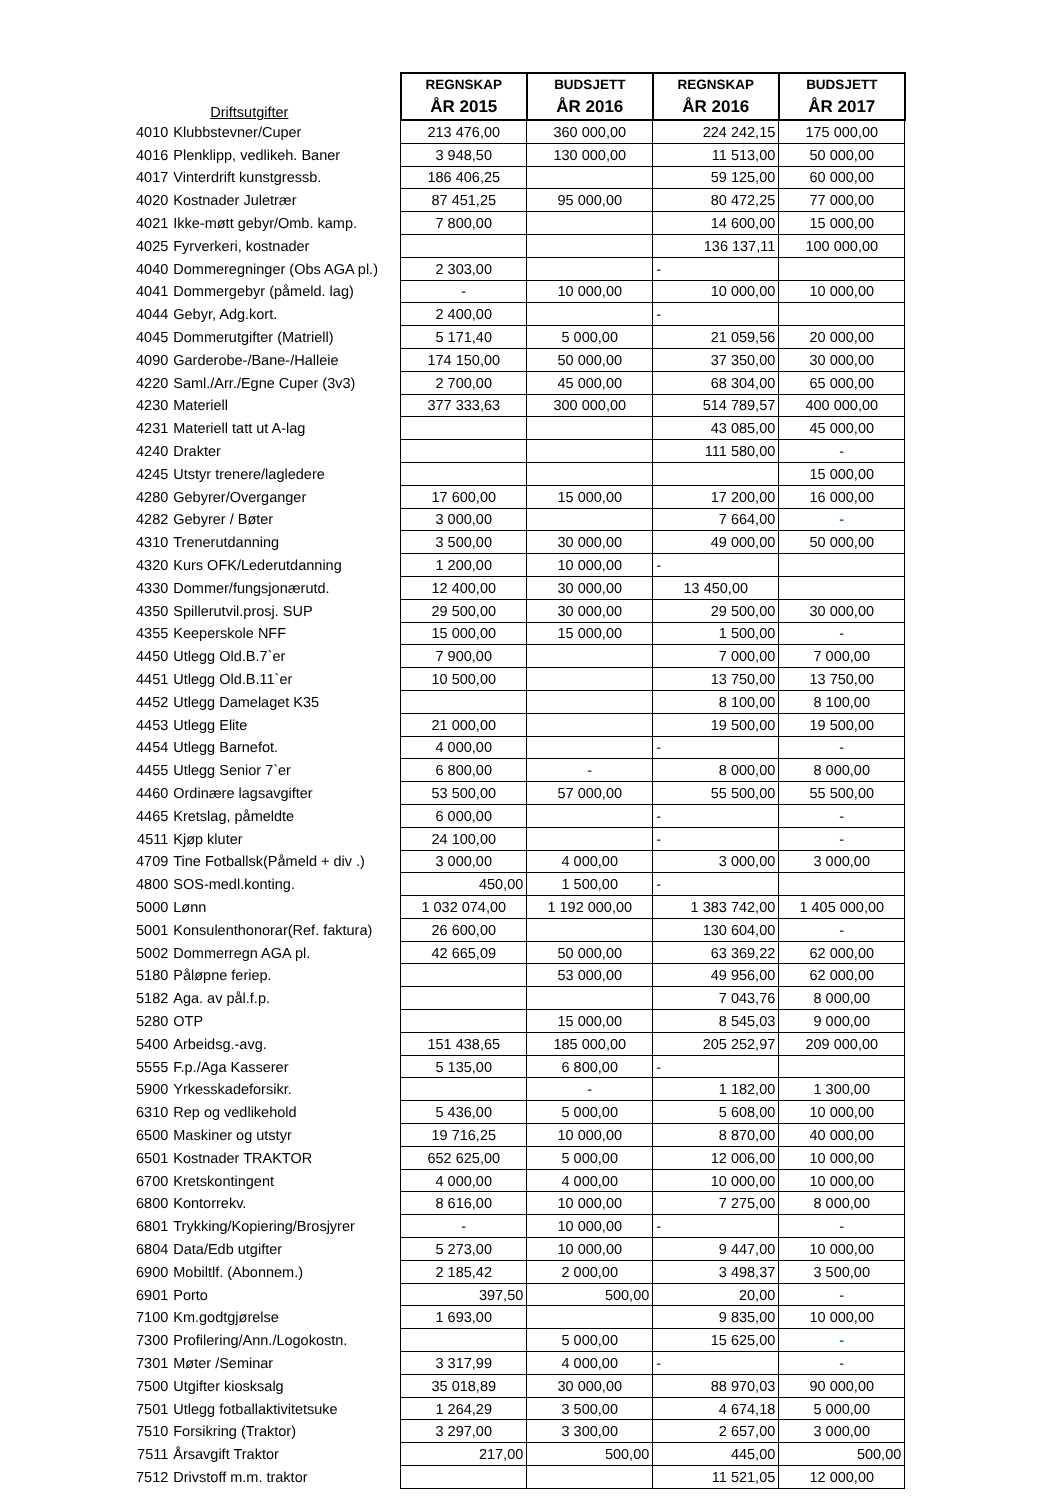| | Driftsutgifter | REGNSKAP ÅR 2015 | BUDSJETT ÅR 2016 | REGNSKAP ÅR 2016 | BUDSJETT ÅR 2017 |
| --- | --- | --- | --- | --- | --- |
| 4010 | Klubbstevner/Cuper | 213 476,00 | 360 000,00 | 224 242,15 | 175 000,00 |
| 4016 | Plenklipp, vedlikeh. Baner | 3 948,50 | 130 000,00 | 11 513,00 | 50 000,00 |
| 4017 | Vinterdrift kunstgressb. | 186 406,25 | | 59 125,00 | 60 000,00 |
| 4020 | Kostnader Juletrær | 87 451,25 | 95 000,00 | 80 472,25 | 77 000,00 |
| 4021 | Ikke-møtt gebyr/Omb. kamp. | 7 800,00 | | 14 600,00 | 15 000,00 |
| 4025 | Fyrverkeri, kostnader | | | 136 137,11 | 100 000,00 |
| 4040 | Dommeregninger (Obs AGA pl.) | 2 303,00 | | - | |
| 4041 | Dommergebyr (påmeld. lag) | - | 10 000,00 | 10 000,00 | 10 000,00 |
| 4044 | Gebyr, Adg.kort. | 2 400,00 | | - | |
| 4045 | Dommerutgifter (Matriell) | 5 171,40 | 5 000,00 | 21 059,56 | 20 000,00 |
| 4090 | Garderobe-/Bane-/Halleie | 174 150,00 | 50 000,00 | 37 350,00 | 30 000,00 |
| 4220 | Saml./Arr./Egne Cuper (3v3) | 2 700,00 | 45 000,00 | 68 304,00 | 65 000,00 |
| 4230 | Materiell | 377 333,63 | 300 000,00 | 514 789,57 | 400 000,00 |
| 4231 | Materiell tatt ut A-lag | | | 43 085,00 | 45 000,00 |
| 4240 | Drakter | | | 111 580,00 | - |
| 4245 | Utstyr trenere/lagledere | | | | 15 000,00 |
| 4280 | Gebyrer/Overganger | 17 600,00 | 15 000,00 | 17 200,00 | 16 000,00 |
| 4282 | Gebyrer / Bøter | 3 000,00 | | 7 664,00 | - |
| 4310 | Trenerutdanning | 3 500,00 | 30 000,00 | 49 000,00 | 50 000,00 |
| 4320 | Kurs OFK/Lederutdanning | 1 200,00 | 10 000,00 | - | |
| 4330 | Dommer/fungsjonærutd. | 12 400,00 | 30 000,00 | 13 450,00 | |
| 4350 | Spillerutvil.prosj. SUP | 29 500,00 | 30 000,00 | 29 500,00 | 30 000,00 |
| 4355 | Keeperskole NFF | 15 000,00 | 15 000,00 | 1 500,00 | - |
| 4450 | Utlegg Old.B.7`er | 7 900,00 | | 7 000,00 | 7 000,00 |
| 4451 | Utlegg Old.B.11`er | 10 500,00 | | 13 750,00 | 13 750,00 |
| 4452 | Utlegg Damelaget K35 | | | 8 100,00 | 8 100,00 |
| 4453 | Utlegg Elite | 21 000,00 | | 19 500,00 | 19 500,00 |
| 4454 | Utlegg Barnefot. | 4 000,00 | | - | - |
| 4455 | Utlegg Senior 7`er | 6 800,00 | - | 8 000,00 | 8 000,00 |
| 4460 | Ordinære lagsavgifter | 53 500,00 | 57 000,00 | 55 500,00 | 55 500,00 |
| 4465 | Kretslag, påmeldte | 6 000,00 | | - | - |
| 4511 | Kjøp kluter | 24 100,00 | | - | - |
| 4709 | Tine Fotballsk(Påmeld + div .) | 3 000,00 | 4 000,00 | 3 000,00 | 3 000,00 |
| 4800 | SOS-medl.konting. | 450,00 | 1 500,00 | - | |
| 5000 | Lønn | 1 032 074,00 | 1 192 000,00 | 1 383 742,00 | 1 405 000,00 |
| 5001 | Konsulenthonorar(Ref. faktura) | 26 600,00 | | 130 604,00 | - |
| 5002 | Dommerregn AGA pl. | 42 665,09 | 50 000,00 | 63 369,22 | 62 000,00 |
| 5180 | Påløpne feriep. | | 53 000,00 | 49 956,00 | 62 000,00 |
| 5182 | Aga. av pål.f.p. | | | 7 043,76 | 8 000,00 |
| 5280 | OTP | | 15 000,00 | 8 545,03 | 9 000,00 |
| 5400 | Arbeidsg.-avg. | 151 438,65 | 185 000,00 | 205 252,97 | 209 000,00 |
| 5555 | F.p./Aga Kasserer | 5 135,00 | 6 800,00 | - | |
| 5900 | Yrkesskadeforsikr. | | - | 1 182,00 | 1 300,00 |
| 6310 | Rep og vedlikehold | 5 436,00 | 5 000,00 | 5 608,00 | 10 000,00 |
| 6500 | Maskiner og utstyr | 19 716,25 | 10 000,00 | 8 870,00 | 40 000,00 |
| 6501 | Kostnader TRAKTOR | 652 625,00 | 5 000,00 | 12 006,00 | 10 000,00 |
| 6700 | Kretskontingent | 4 000,00 | 4 000,00 | 10 000,00 | 10 000,00 |
| 6800 | Kontorrekv. | 8 616,00 | 10 000,00 | 7 275,00 | 8 000,00 |
| 6801 | Trykking/Kopiering/Brosjyrer | - | 10 000,00 | - | - |
| 6804 | Data/Edb utgifter | 5 273,00 | 10 000,00 | 9 447,00 | 10 000,00 |
| 6900 | Mobiltlf. (Abonnem.) | 2 185,42 | 2 000,00 | 3 498,37 | 3 500,00 |
| 6901 | Porto | 397,50 | 500,00 | 20,00 | - |
| 7100 | Km.godtgjørelse | 1 693,00 | | 9 835,00 | 10 000,00 |
| 7300 | Profilering/Ann./Logokostn. | | 5 000,00 | 15 625,00 | - |
| 7301 | Møter /Seminar | 3 317,99 | 4 000,00 | - | - |
| 7500 | Utgifter kiosksalg | 35 018,89 | 30 000,00 | 88 970,03 | 90 000,00 |
| 7501 | Utlegg fotballaktivitetsuke | 1 264,29 | 3 500,00 | 4 674,18 | 5 000,00 |
| 7510 | Forsikring (Traktor) | 3 297,00 | 3 300,00 | 2 657,00 | 3 000,00 |
| 7511 | Årsavgift Traktor | 217,00 | 500,00 | 445,00 | 500,00 |
| 7512 | Drivstoff m.m. traktor | | | 11 521,05 | 12 000,00 |